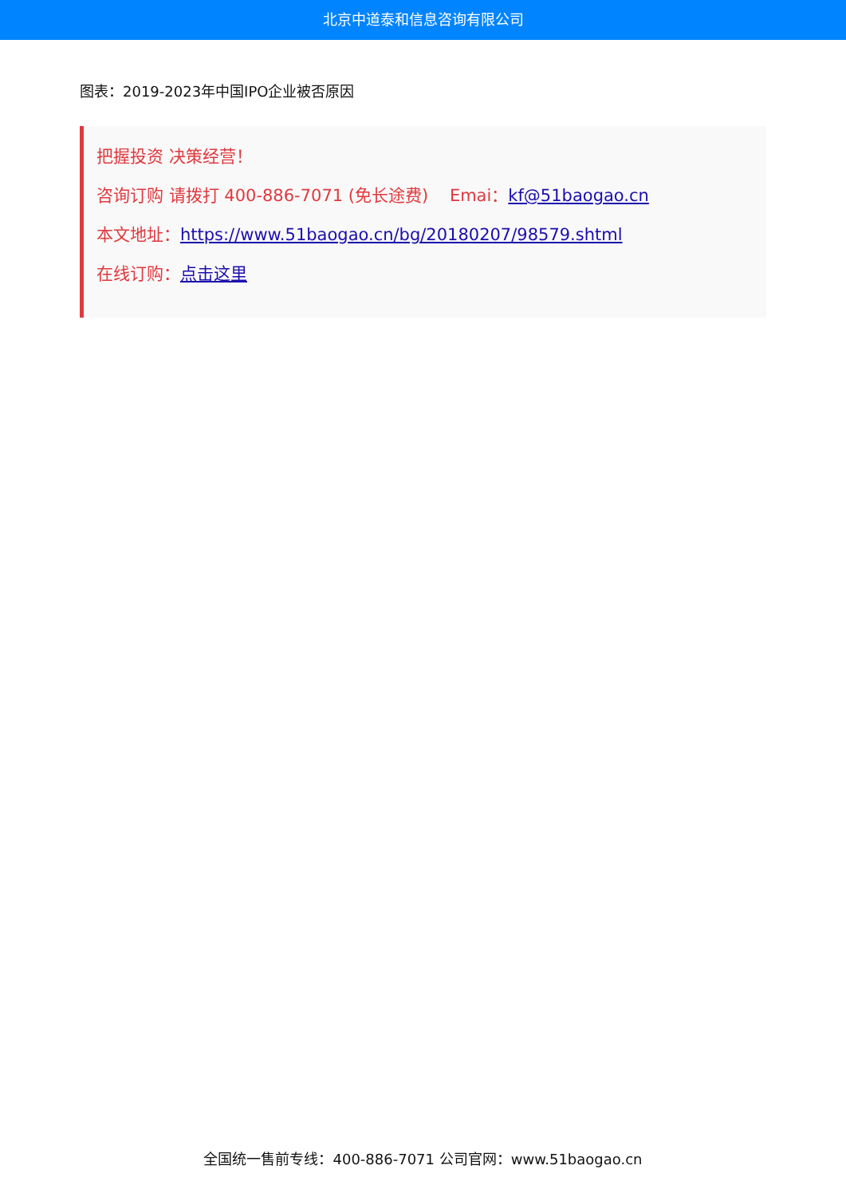北京中道泰和信息咨询有限公司
图表：2019-2023年中国IPO企业被否原因
把握投资 决策经营！
咨询订购 请拨打 400-886-7071 (免长途费) Emai：kf@51baogao.cn
本文地址：https://www.51baogao.cn/bg/20180207/98579.shtml
在线订购：点击这里
全国统一售前专线：400-886-7071 公司官网：www.51baogao.cn